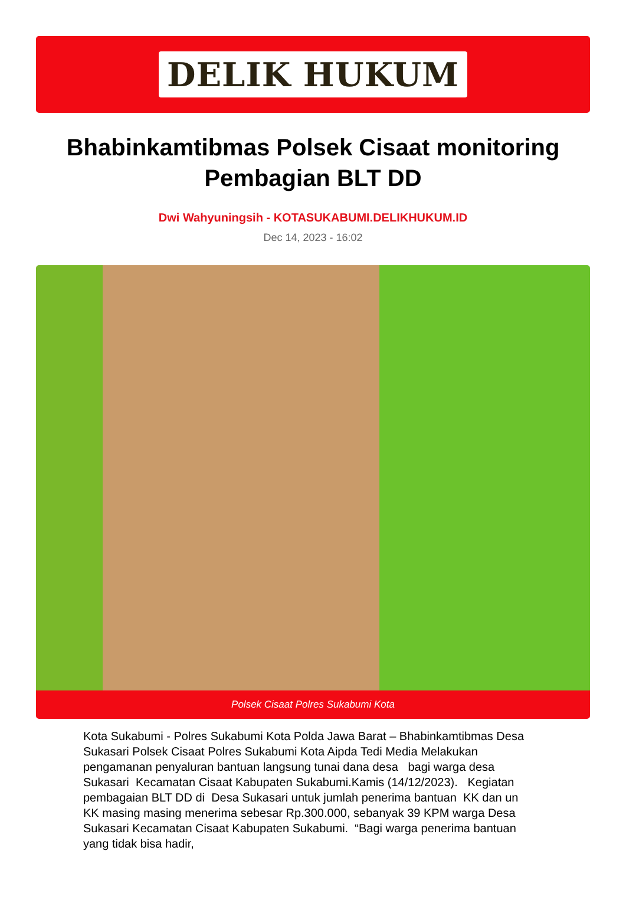DELIK HUKUM
Bhabinkamtibmas Polsek Cisaat monitoring Pembagian BLT DD
Dwi Wahyuningsih - KOTASUKABUMI.DELIKHUKUM.ID
Dec 14, 2023 - 16:02
Polsek Cisaat Polres Sukabumi Kota
Kota Sukabumi - Polres Sukabumi Kota Polda Jawa Barat – Bhabinkamtibmas Desa Sukasari Polsek Cisaat Polres Sukabumi Kota Aipda Tedi Media Melakukan pengamanan penyaluran bantuan langsung tunai dana desa bagi warga desa Sukasari Kecamatan Cisaat Kabupaten Sukabumi.Kamis (14/12/2023). Kegiatan pembagaian BLT DD di Desa Sukasari untuk jumlah penerima bantuan KK dan un KK masing masing menerima sebesar Rp.300.000, sebanyak 39 KPM warga Desa Sukasari Kecamatan Cisaat Kabupaten Sukabumi. “Bagi warga penerima bantuan yang tidak bisa hadir,